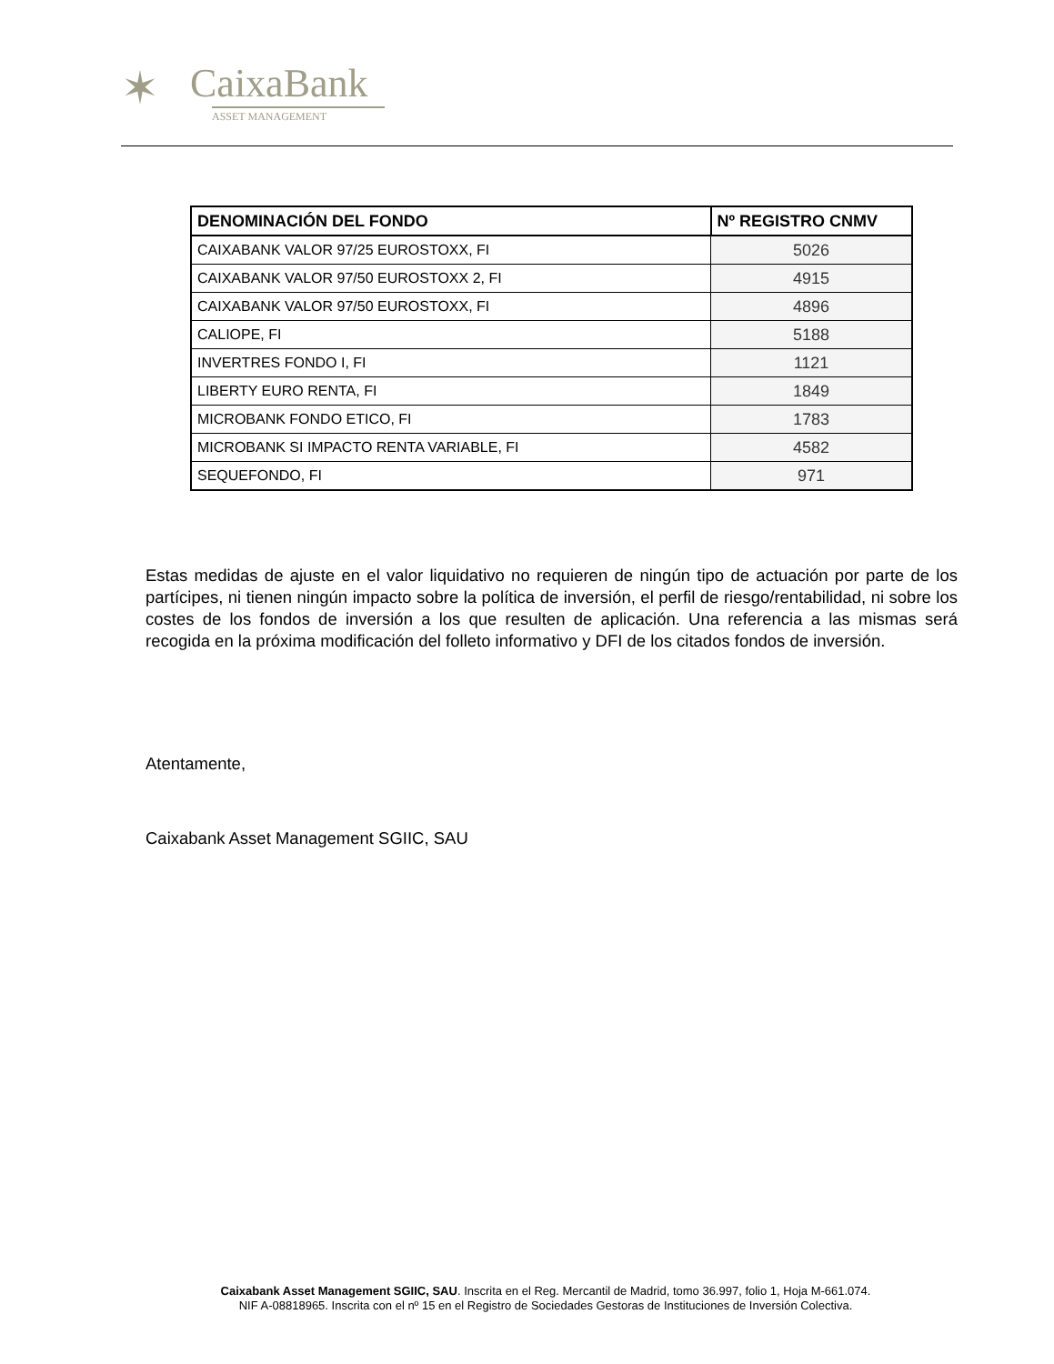✶
CaixaBank
ASSET MANAGEMENT
| DENOMINACIÓN DEL FONDO | Nº REGISTRO CNMV |
| --- | --- |
| CAIXABANK VALOR 97/25 EUROSTOXX, FI | 5026 |
| CAIXABANK VALOR 97/50 EUROSTOXX 2, FI | 4915 |
| CAIXABANK VALOR 97/50 EUROSTOXX, FI | 4896 |
| CALIOPE, FI | 5188 |
| INVERTRES FONDO I, FI | 1121 |
| LIBERTY EURO RENTA, FI | 1849 |
| MICROBANK FONDO ETICO, FI | 1783 |
| MICROBANK SI IMPACTO RENTA VARIABLE, FI | 4582 |
| SEQUEFONDO, FI | 971 |
Estas medidas de ajuste en el valor liquidativo no requieren de ningún tipo de actuación por parte de los partícipes, ni tienen ningún impacto sobre la política de inversión, el perfil de riesgo/rentabilidad, ni sobre los costes de los fondos de inversión a los que resulten de aplicación. Una referencia a las mismas será recogida en la próxima modificación del folleto informativo y DFI de los citados fondos de inversión.
Atentamente,
Caixabank Asset Management SGIIC, SAU
Caixabank Asset Management SGIIC, SAU. Inscrita en el Reg. Mercantil de Madrid, tomo 36.997, folio 1, Hoja M-661.074.
NIF A-08818965. Inscrita con el nº 15 en el Registro de Sociedades Gestoras de Instituciones de Inversión Colectiva.